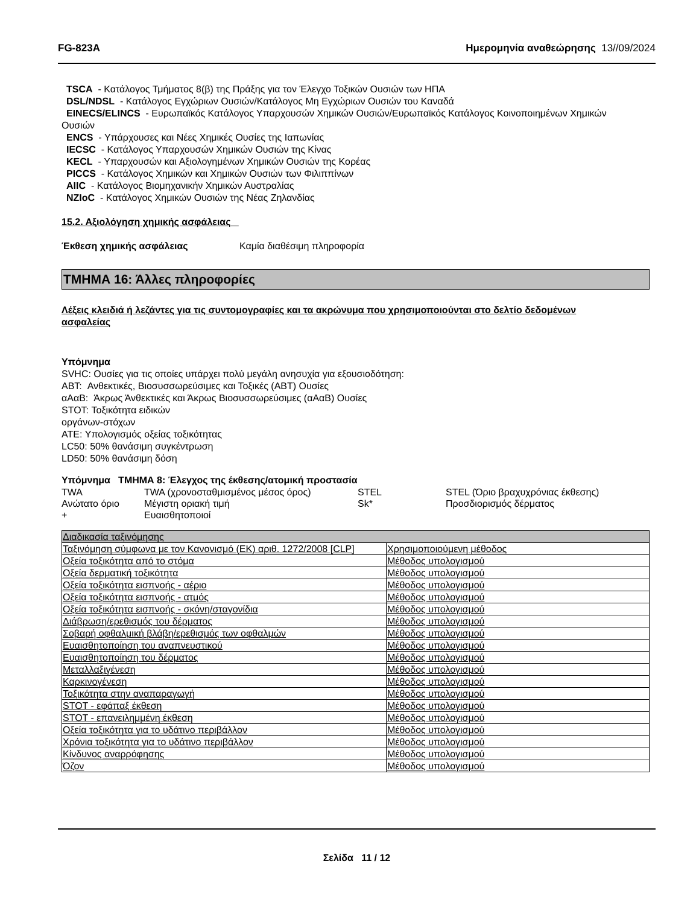FG-823A Ημερομηνία αναθεώρησης 13//09/2024
TSCA - Κατάλογος Τμήματος 8(β) της Πράξης για τον Έλεγχο Τοξικών Ουσιών των ΗΠΑ
DSL/NDSL - Κατάλογος Εγχώριων Ουσιών/Κατάλογος Μη Εγχώριων Ουσιών του Καναδά
EINECS/ELINCS - Ευρωπαϊκός Κατάλογος Υπαρχουσών Χημικών Ουσιών/Ευρωπαϊκός Κατάλογος Κοινοποιημένων Χημικών
Ουσιών
ENCS - Υπάρχουσες και Νέες Χημικές Ουσίες της Ιαπωνίας
IECSC - Κατάλογος Υπαρχουσών Χημικών Ουσιών της Κίνας
KECL - Υπαρχουσών και Αξιολογημένων Χημικών Ουσιών της Κορέας
PICCS - Κατάλογος Χημικών και Χημικών Ουσιών των Φιλιππίνων
AIIC - Κατάλογος Βιομηχανικήν Χημικών Αυστραλίας
NZIoC - Κατάλογος Χημικών Ουσιών της Νέας Ζηλανδίας
15.2. Αξιολόγηση χημικής ασφάλειας
Έκθεση χημικής ασφάλειας Καμία διαθέσιμη πληροφορία
ΤΜΗΜΑ 16: Άλλες πληροφορίες
Λέξεις κλειδιά ή λεζάντες για τις συντομογραφίες και τα ακρώνυμα που χρησιμοποιούνται στο δελτίο δεδομένων
ασφαλείας
Υπόμνημα
SVHC: Ουσίες για τις οποίες υπάρχει πολύ μεγάλη ανησυχία για εξουσιοδότηση:
ΑΒΤ: Ανθεκτικές, Βιοσυσσωρεύσιμες και Τοξικές (ΑΒΤ) Ουσίες
αΑαΒ: Άκρως Άνθεκτικές και Άκρως Βιοσυσσωρεύσιμες (αΑαΒ) Ουσίες
STOT: Τοξικότητα ειδικών
οργάνων-στόχων
ATE: Υπολογισμός οξείας τοξικότητας
LC50: 50% θανάσιμη συγκέντρωση
LD50: 50% θανάσιμη δόση
Υπόμνημα ΤΜΗΜΑ 8: Έλεγχος της έκθεσης/ατομική προστασία
| TWA | TWA (χρονοσταθμισμένος μέσος όρος) | STEL | STEL (Όριο βραχυχρόνιας έκθεσης) |
| Ανώτατο όριο | Μέγιστη οριακή τιμή | Sk* | Προσδιορισμός δέρματος |
| + | Ευαισθητοποιοί | | |
| Διαδικασία ταξινόμησης | |
| Ταξινόμηση σύμφωνα με τον Κανονισμό (ΕΚ) αριθ. 1272/2008 [CLP] | Χρησιμοποιούμενη μέθοδος |
| Οξεία τοξικότητα από το στόμα | Μέθοδος υπολογισμού |
| Οξεία δερματική τοξικότητα | Μέθοδος υπολογισμού |
| Οξεία τοξικότητα εισπνοής - αέριο | Μέθοδος υπολογισμού |
| Οξεία τοξικότητα εισπνοής - ατμός | Μέθοδος υπολογισμού |
| Οξεία τοξικότητα εισπνοής - σκόνη/σταγονίδια | Μέθοδος υπολογισμού |
| Διάβρωση/ερεθισμός του δέρματος | Μέθοδος υπολογισμού |
| Σοβαρή οφθαλμική βλάβη/ερεθισμός των οφθαλμών | Μέθοδος υπολογισμού |
| Ευαισθητοποίηση του αναπνευστικού | Μέθοδος υπολογισμού |
| Ευαισθητοποίηση του δέρματος | Μέθοδος υπολογισμού |
| Μεταλλαξιγένεση | Μέθοδος υπολογισμού |
| Καρκινογένεση | Μέθοδος υπολογισμού |
| Τοξικότητα στην αναπαραγωγή | Μέθοδος υπολογισμού |
| STOT - εφάπαξ έκθεση | Μέθοδος υπολογισμού |
| STOT - επανειλημμένη έκθεση | Μέθοδος υπολογισμού |
| Οξεία τοξικότητα για το υδάτινο περιβάλλον | Μέθοδος υπολογισμού |
| Χρόνια τοξικότητα για το υδάτινο περιβάλλον | Μέθοδος υπολογισμού |
| Κίνδυνος αναρρόφησης | Μέθοδος υπολογισμού |
| Όζον | Μέθοδος υπολογισμού |
Σελίδα 11 / 12